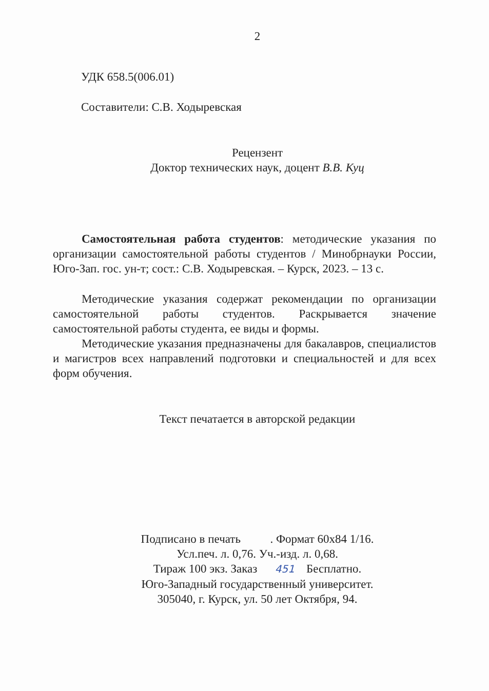2
УДК 658.5(006.01)
Составители: С.В. Ходыревская
Рецензент
Доктор технических наук, доцент В.В. Куц
Самостоятельная работа студентов: методические указания по организации самостоятельной работы студентов / Минобрнауки России, Юго-Зап. гос. ун-т; сост.: С.В. Ходыревская. – Курск, 2023. – 13 с.
Методические указания содержат рекомендации по организации самостоятельной работы студентов. Раскрывается значение самостоятельной работы студента, ее виды и формы.
Методические указания предназначены для бакалавров, специалистов и магистров всех направлений подготовки и специальностей и для всех форм обучения.
Текст печатается в авторской редакции
Подписано в печать . Формат 60х84 1/16.
Усл.печ. л. 0,76. Уч.-изд. л. 0,68.
Тираж 100 экз. Заказ 451 Бесплатно.
Юго-Западный государственный университет.
305040, г. Курск, ул. 50 лет Октября, 94.